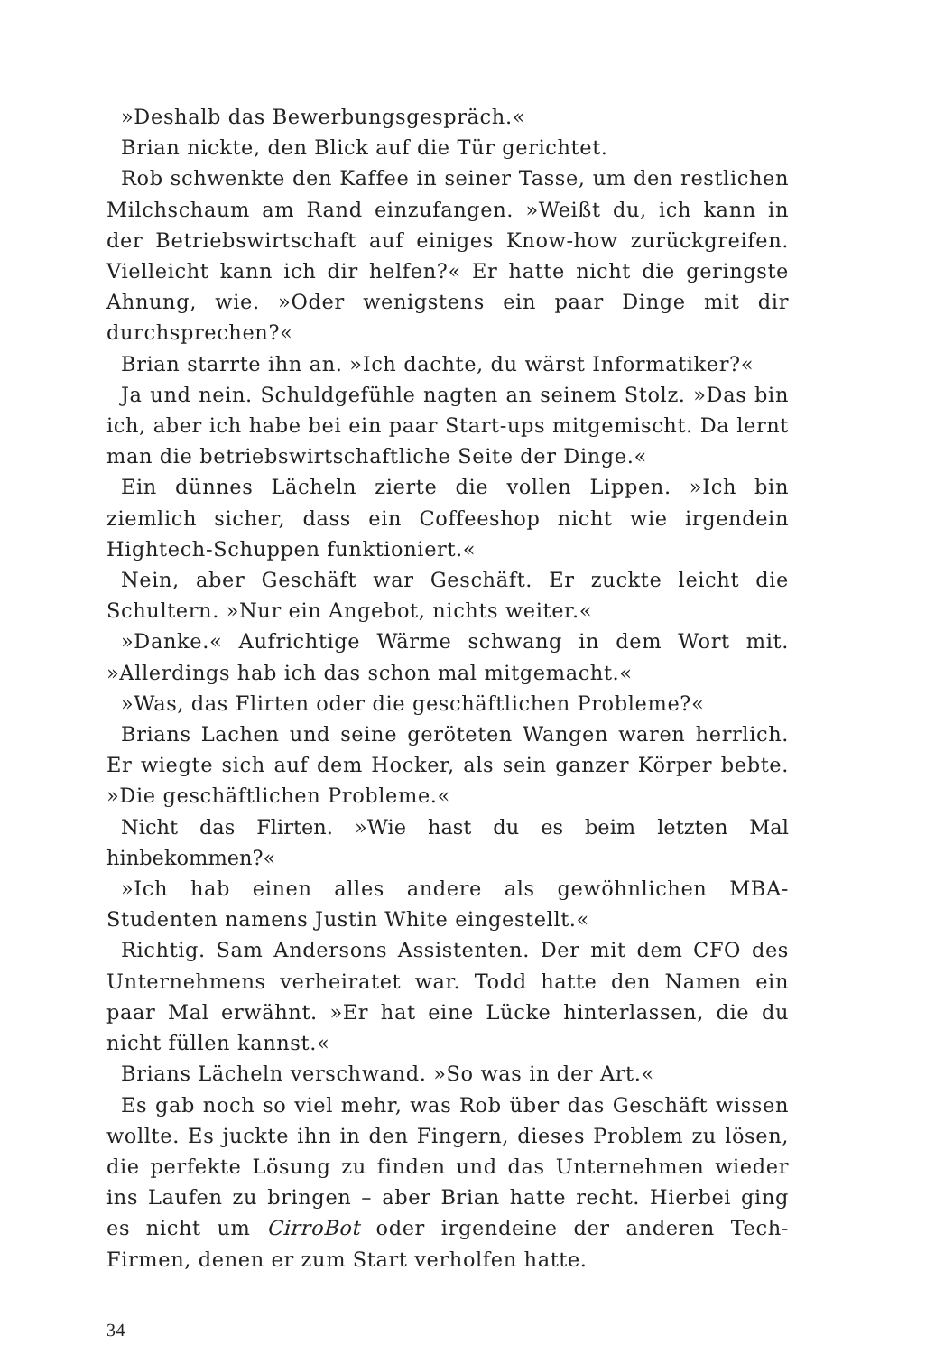»Deshalb das Bewerbungsgespräch.«
Brian nickte, den Blick auf die Tür gerichtet.
Rob schwenkte den Kaffee in seiner Tasse, um den restlichen Milchschaum am Rand einzufangen. »Weißt du, ich kann in der Betriebswirtschaft auf einiges Know-how zurückgreifen. Vielleicht kann ich dir helfen?« Er hatte nicht die geringste Ahnung, wie. »Oder wenigstens ein paar Dinge mit dir durchsprechen?«
Brian starrte ihn an. »Ich dachte, du wärst Informatiker?«
Ja und nein. Schuldgefühle nagten an seinem Stolz. »Das bin ich, aber ich habe bei ein paar Start-ups mitgemischt. Da lernt man die betriebswirtschaftliche Seite der Dinge.«
Ein dünnes Lächeln zierte die vollen Lippen. »Ich bin ziemlich sicher, dass ein Coffeeshop nicht wie irgendein Hightech-Schuppen funktioniert.«
Nein, aber Geschäft war Geschäft. Er zuckte leicht die Schultern. »Nur ein Angebot, nichts weiter.«
»Danke.« Aufrichtige Wärme schwang in dem Wort mit. »Allerdings hab ich das schon mal mitgemacht.«
»Was, das Flirten oder die geschäftlichen Probleme?«
Brians Lachen und seine geröteten Wangen waren herrlich. Er wiegte sich auf dem Hocker, als sein ganzer Körper bebte. »Die geschäftlichen Probleme.«
Nicht das Flirten. »Wie hast du es beim letzten Mal hinbekommen?«
»Ich hab einen alles andere als gewöhnlichen MBA-Studenten namens Justin White eingestellt.«
Richtig. Sam Andersons Assistenten. Der mit dem CFO des Unternehmens verheiratet war. Todd hatte den Namen ein paar Mal erwähnt. »Er hat eine Lücke hinterlassen, die du nicht füllen kannst.«
Brians Lächeln verschwand. »So was in der Art.«
Es gab noch so viel mehr, was Rob über das Geschäft wissen wollte. Es juckte ihn in den Fingern, dieses Problem zu lösen, die perfekte Lösung zu finden und das Unternehmen wieder ins Laufen zu bringen – aber Brian hatte recht. Hierbei ging es nicht um CirroBot oder irgendeine der anderen Tech-Firmen, denen er zum Start verholfen hatte.
34